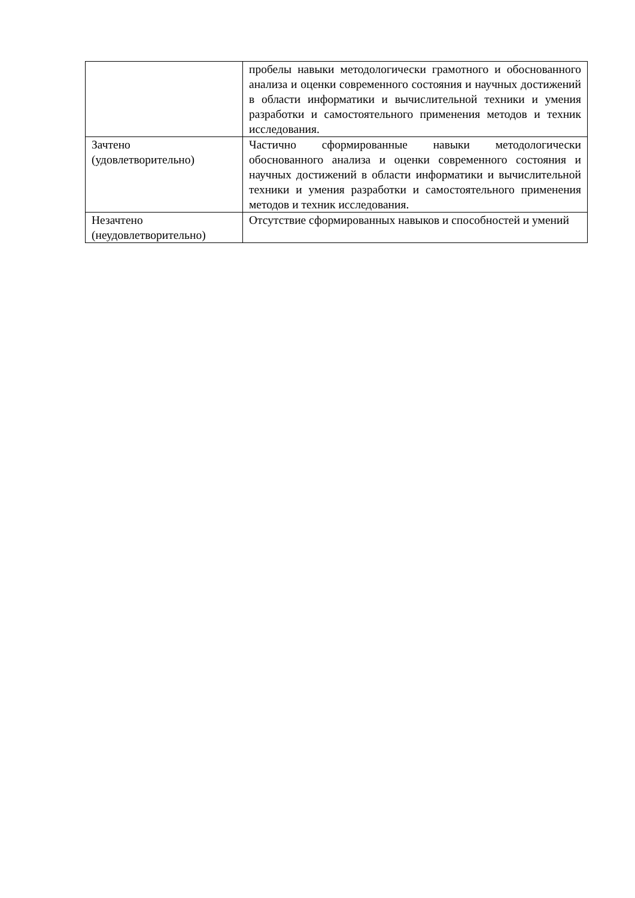| | пробелы навыки методологически грамотного и обоснованного анализа и оценки современного состояния и научных достижений в области информатики и вычислительной техники и умения разработки и самостоятельного применения методов и техник исследования. |
| Зачтено (удовлетворительно) | Частично сформированные навыки методологически обоснованного анализа и оценки современного состояния и научных достижений в области информатики и вычислительной техники и умения разработки и самостоятельного применения методов и техник исследования. |
| Незачтено (неудовлетворительно) | Отсутствие сформированных навыков и способностей и умений |